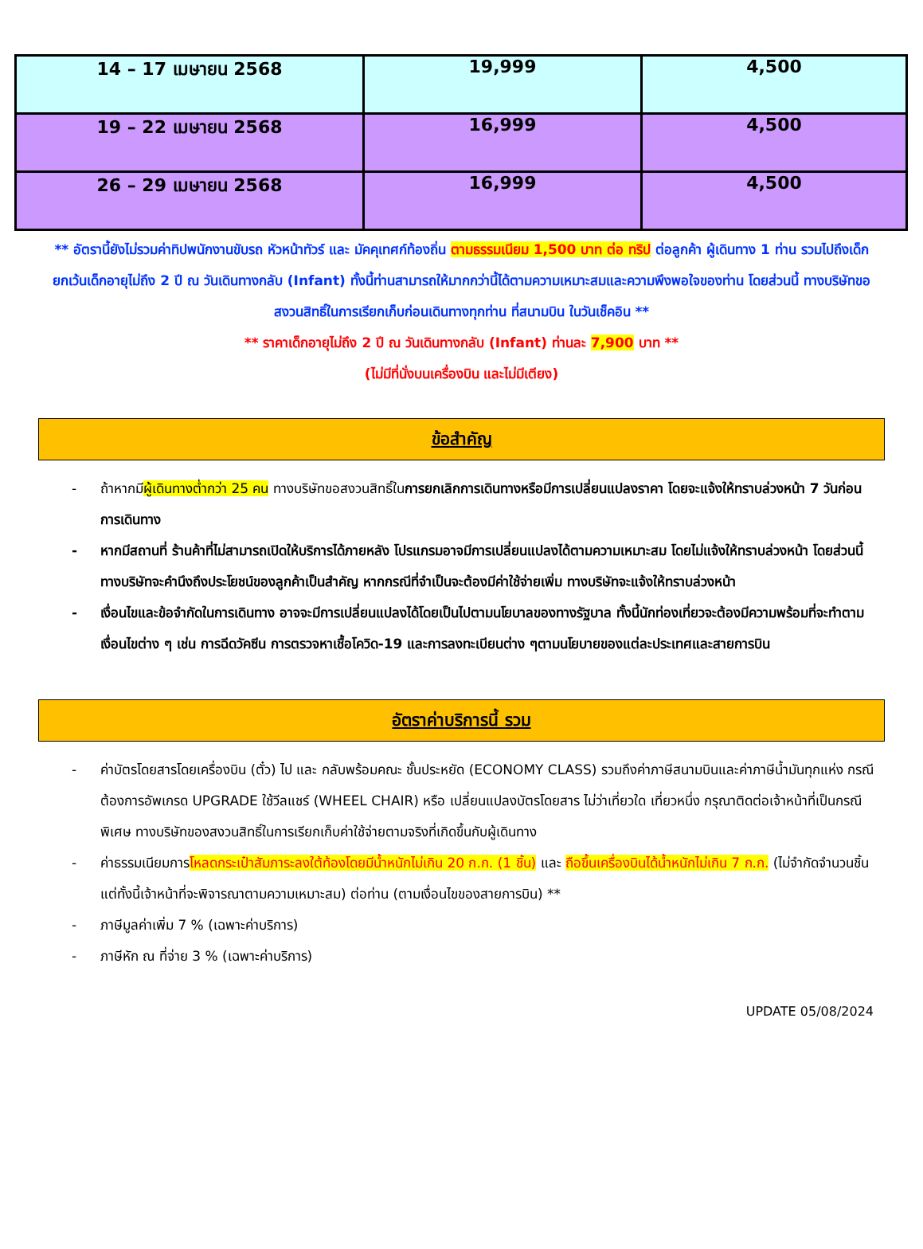| 14 – 17 เมษายน 2568 | 19,999 | 4,500 |
| 19 – 22 เมษายน 2568 | 16,999 | 4,500 |
| 26 – 29 เมษายน 2568 | 16,999 | 4,500 |
** อัตรานี้ยังไม่รวมค่าทิปพนักงานขับรถ หัวหน้าทัวร์ และ มัคคุเทศก์ท้องถิ่น ตามธรรมเนียม 1,500 บาท ต่อ ทริป ต่อลูกค้า ผู้เดินทาง 1 ท่าน รวมไปถึงเด็ก ยกเว้นเด็กอายุไม่ถึง 2 ปี ณ วันเดินทางกลับ (Infant) ทั้งนี้ท่านสามารถให้มากกว่านี้ได้ตามความเหมาะสมและความพึงพอใจของท่าน โดยส่วนนี้ ทางบริษัทขอสงวนสิทธิ์ในการเรียกเก็บก่อนเดินทางทุกท่าน ที่สนามบิน ในวันเช็คอิน **
** ราคาเด็กอายุไม่ถึง 2 ปี ณ วันเดินทางกลับ (Infant) ท่านละ 7,900 บาท **
(ไม่มีที่นั่งบนเครื่องบิน และไม่มีเตียง)
ข้อสำคัญ
- ถ้าหากมีผู้เดินทางต่ำกว่า 25 คน ทางบริษัทขอสงวนสิทธิ์ในการยกเลิกการเดินทางหรือมีการเปลี่ยนแปลงราคา โดยจะแจ้งให้ทราบล่วงหน้า 7 วันก่อนการเดินทาง
- หากมีสถานที่ ร้านค้าที่ไม่สามารถเปิดให้บริการได้ภายหลัง โปรแกรมอาจมีการเปลี่ยนแปลงได้ตามความเหมาะสม โดยไม่แจ้งให้ทราบล่วงหน้า โดยส่วนนี้ทางบริษัทจะคำนึงถึงประโยชน์ของลูกค้าเป็นสำคัญ หากกรณีที่จำเป็นจะต้องมีค่าใช้จ่ายเพิ่ม ทางบริษัทจะแจ้งให้ทราบล่วงหน้า
- เงื่อนไขและข้อจำกัดในการเดินทาง อาจจะมีการเปลี่ยนแปลงได้โดยเป็นไปตามนโยบาลของทางรัฐบาล ทั้งนี้นักท่องเที่ยวจะต้องมีความพร้อมที่จะทำตามเงื่อนไขต่าง ๆ เช่น การฉีดวัคซีน การตรวจหาเชื้อโควิด-19 และการลงทะเบียนต่าง ๆตามนโยบายของแต่ละประเทศและสายการบิน
อัตราค่าบริการนี้ รวม
- ค่าบัตรโดยสารโดยเครื่องบิน (ตั๋ว) ไป และ กลับพร้อมคณะ ชั้นประหยัด (ECONOMY CLASS) รวมถึงค่าภาษีสนามบินและค่าภาษีน้ำมันทุกแห่ง กรณีต้องการอัพเกรด UPGRADE ใช้วีลแชร์ (WHEEL CHAIR) หรือ เปลี่ยนแปลงบัตรโดยสาร ไม่ว่าเที่ยวใด เที่ยวหนึ่ง กรุณาติดต่อเจ้าหน้าที่เป็นกรณีพิเศษ ทางบริษัทของสงวนสิทธิ์ในการเรียกเก็บค่าใช้จ่ายตามจริงที่เกิดขึ้นกับผู้เดินทาง
- ค่าธรรมเนียมการโหลดกระเป๋าสัมภาระลงใต้ท้องโดยมีน้ำหนักไม่เกิน 20 ก.ก. (1 ชิ้น) และ ถือขึ้นเครื่องบินได้น้ำหนักไม่เกิน 7 ก.ก. (ไม่จำกัดจำนวนชิ้น แต่ทั้งนี้เจ้าหน้าที่จะพิจารณาตามความเหมาะสม) ต่อท่าน (ตามเงื่อนไขของสายการบิน) **
- ภาษีมูลค่าเพิ่ม 7 % (เฉพาะค่าบริการ)
- ภาษีหัก ณ ที่จ่าย 3 % (เฉพาะค่าบริการ)
UPDATE 05/08/2024